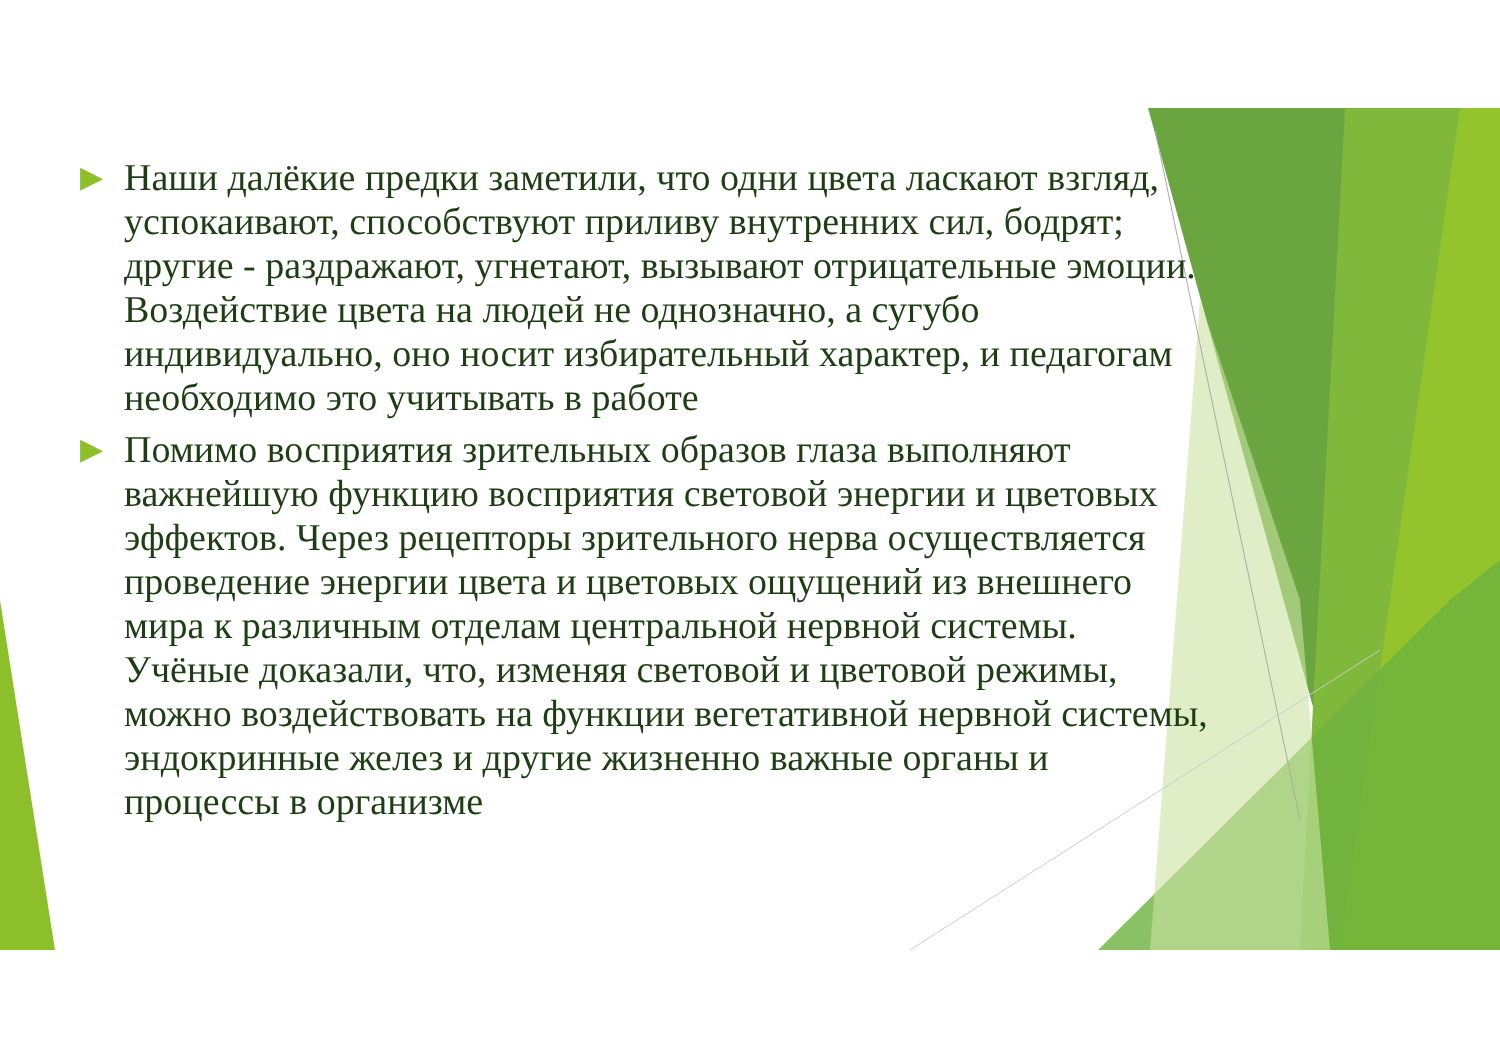▶
Наши далёкие предки заметили, что одни цвета ласкают взгляд, успокаивают, способствуют приливу внутренних сил, бодрят; другие - раздражают, угнетают, вызывают отрицательные эмоции. Воздействие цвета на людей не однозначно, а сугубо индивидуально, оно носит избирательный характер, и педагогам необходимо это учитывать в работе
▶
Помимо восприятия зрительных образов глаза выполняют важнейшую функцию восприятия световой энергии и цветовых эффектов. Через рецепторы зрительного нерва осуществляется проведение энергии цвета и цветовых ощущений из внешнего мира к различным отделам центральной нервной системы. Учёные доказали, что, изменяя световой и цветовой режимы, можно воздействовать на функции вегетативной нервной системы, эндокринные желез и другие жизненно важные органы и процессы в организме